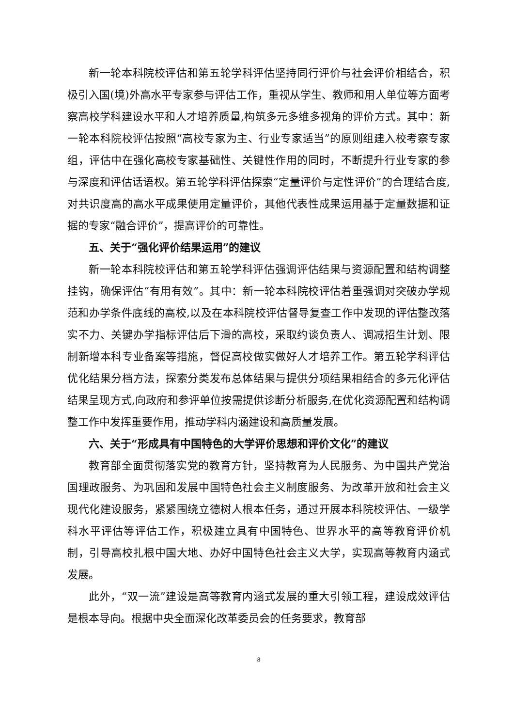新一轮本科院校评估和第五轮学科评估坚持同行评价与社会评价相结合，积极引入国(境)外高水平专家参与评估工作，重视从学生、教师和用人单位等方面考察高校学科建设水平和人才培养质量,构筑多元多维多视角的评价方式。其中：新一轮本科院校评估按照“高校专家为主、行业专家适当”的原则组建入校考察专家组，评估中在强化高校专家基础性、关键性作用的同时，不断提升行业专家的参与深度和评估话语权。第五轮学科评估探索“定量评价与定性评价”的合理结合度,对共识度高的高水平成果使用定量评价，其他代表性成果运用基于定量数据和证据的专家“融合评价”，提高评价的可靠性。
五、关于“强化评价结果运用”的建议
新一轮本科院校评估和第五轮学科评估强调评估结果与资源配置和结构调整挂钩，确保评估“有用有效”。其中：新一轮本科院校评估着重强调对突破办学规范和办学条件底线的高校,以及在本科院校评估督导复查工作中发现的评估整改落实不力、关键办学指标评估后下滑的高校，采取约谈负责人、调减招生计划、限制新增本科专业备案等措施，督促高校做实做好人才培养工作。第五轮学科评估优化结果分档方法，探索分类发布总体结果与提供分项结果相结合的多元化评估结果呈现方式,向政府和参评单位按需提供诊断分析服务,在优化资源配置和结构调整工作中发挥重要作用，推动学科内涵建设和高质量发展。
六、关于“形成具有中国特色的大学评价思想和评价文化”的建议
教育部全面贯彻落实党的教育方针，坚持教育为人民服务、为中国共产党治国理政服务、为巩固和发展中国特色社会主义制度服务、为改革开放和社会主义现代化建设服务，紧紧围绕立德树人根本任务，通过开展本科院校评估、一级学科水平评估等评估工作，积极建立具有中国特色、世界水平的高等教育评价机制，引导高校扎根中国大地、办好中国特色社会主义大学，实现高等教育内涵式发展。
此外，“双一流”建设是高等教育内涵式发展的重大引领工程，建设成效评估是根本导向。根据中央全面深化改革委员会的任务要求，教育部
8